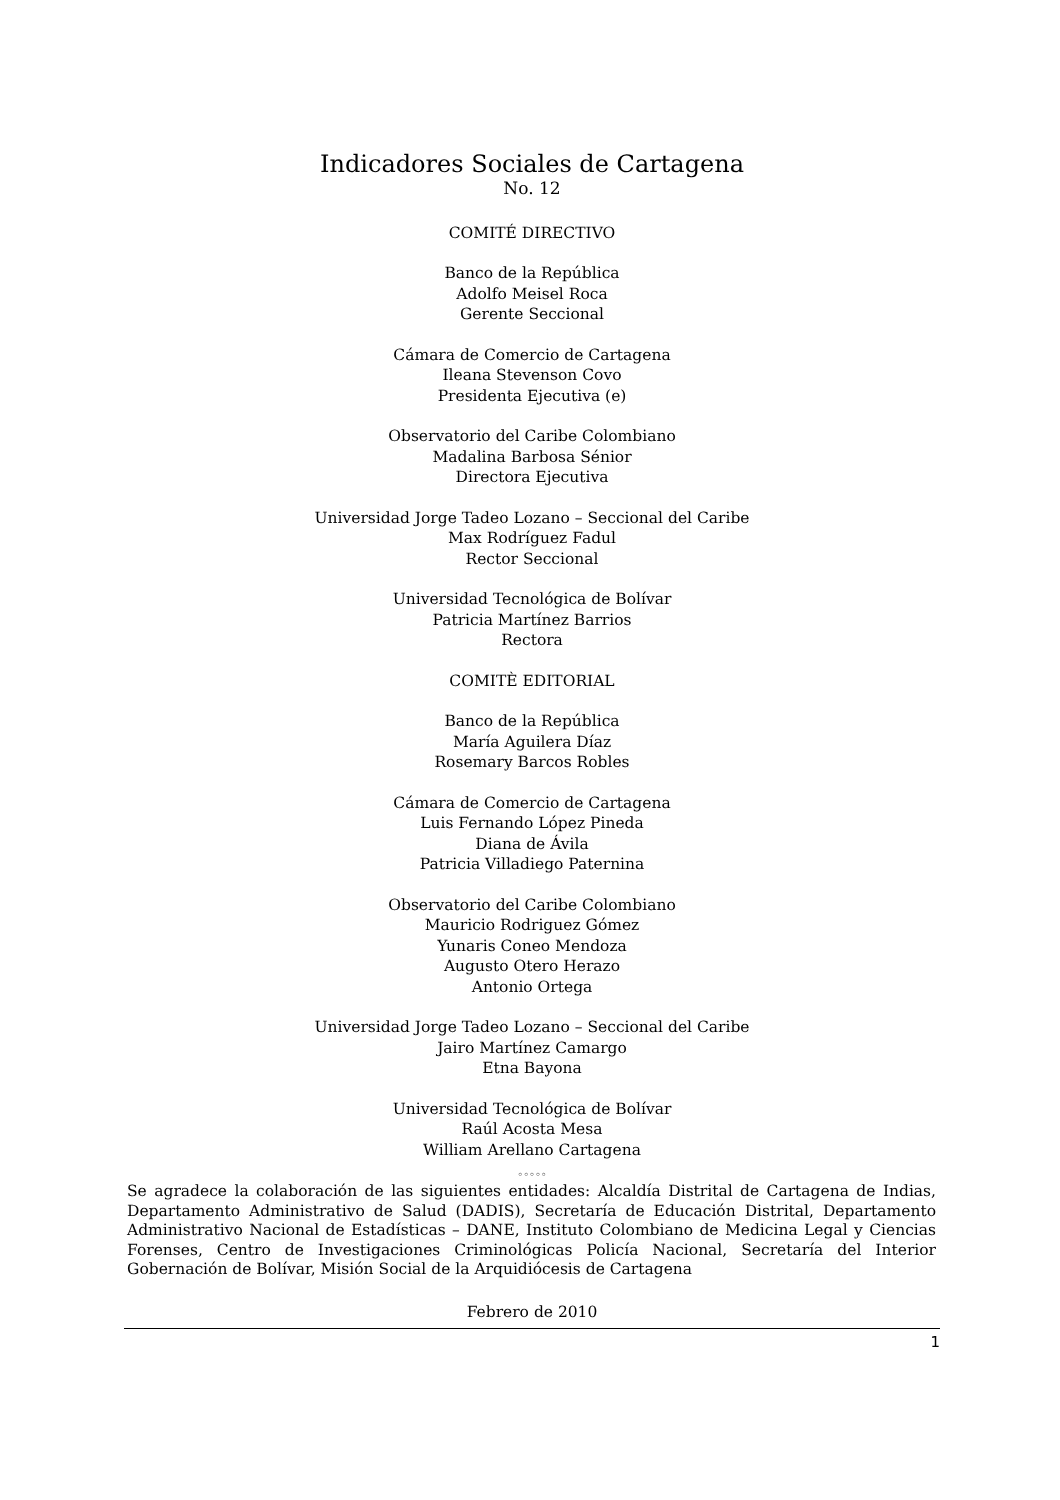Indicadores Sociales de Cartagena
No. 12
COMITÉ DIRECTIVO
Banco de la República
Adolfo Meisel Roca
Gerente Seccional
Cámara de Comercio de Cartagena
Ileana Stevenson Covo
Presidenta Ejecutiva (e)
Observatorio del Caribe Colombiano
Madalina Barbosa Sénior
Directora Ejecutiva
Universidad Jorge Tadeo Lozano – Seccional del Caribe
Max Rodríguez Fadul
Rector Seccional
Universidad Tecnológica de Bolívar
Patricia Martínez Barrios
Rectora
COMITÈ EDITORIAL
Banco de la República
María Aguilera Díaz
Rosemary Barcos Robles
Cámara de Comercio de Cartagena
Luis Fernando López Pineda
Diana de Ávila
Patricia Villadiego Paternina
Observatorio del Caribe Colombiano
Mauricio Rodriguez Gómez
Yunaris Coneo Mendoza
Augusto Otero Herazo
Antonio Ortega
Universidad Jorge Tadeo Lozano – Seccional del Caribe
Jairo Martínez Camargo
Etna Bayona
Universidad Tecnológica de Bolívar
Raúl Acosta Mesa
William Arellano Cartagena
◦◦◦◦◦
Se agradece la colaboración de las siguientes entidades: Alcaldía Distrital de Cartagena de Indias, Departamento Administrativo de Salud (DADIS), Secretaría de Educación Distrital, Departamento Administrativo Nacional de Estadísticas – DANE, Instituto Colombiano de Medicina Legal y Ciencias Forenses, Centro de Investigaciones Criminológicas Policía Nacional, Secretaría del Interior Gobernación de Bolívar, Misión Social de la Arquidiócesis de Cartagena
Febrero de 2010
1